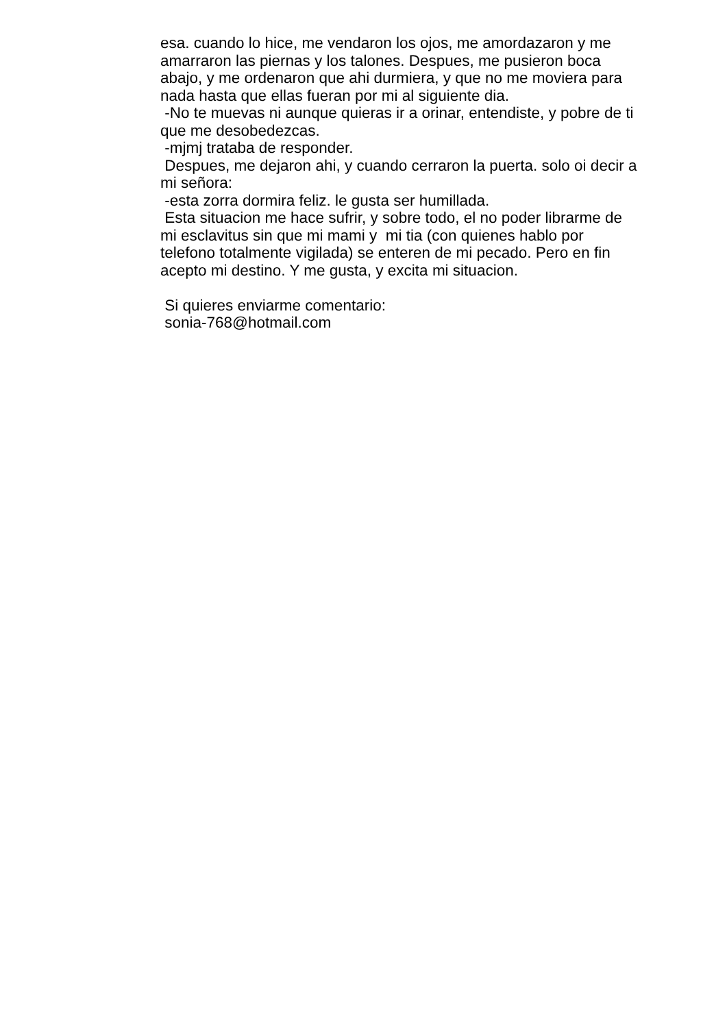esa. cuando lo hice, me vendaron los ojos, me amordazaron y me amarraron las piernas y los talones. Despues, me pusieron boca abajo, y me ordenaron que ahi durmiera, y que no me moviera para nada hasta que ellas fueran por mi al siguiente dia. -No te muevas ni aunque quieras ir a orinar, entendiste, y pobre de ti que me desobedezcas. -mjmj trataba de responder. Despues, me dejaron ahi, y cuando cerraron la puerta. solo oi decir a mi señora: -esta zorra dormira feliz. le gusta ser humillada. Esta situacion me hace sufrir, y sobre todo, el no poder librarme de mi esclavitus sin que mi mami y mi tia (con quienes hablo por telefono totalmente vigilada) se enteren de mi pecado. Pero en fin acepto mi destino. Y me gusta, y excita mi situacion. Si quieres enviarme comentario: sonia-768@hotmail.com